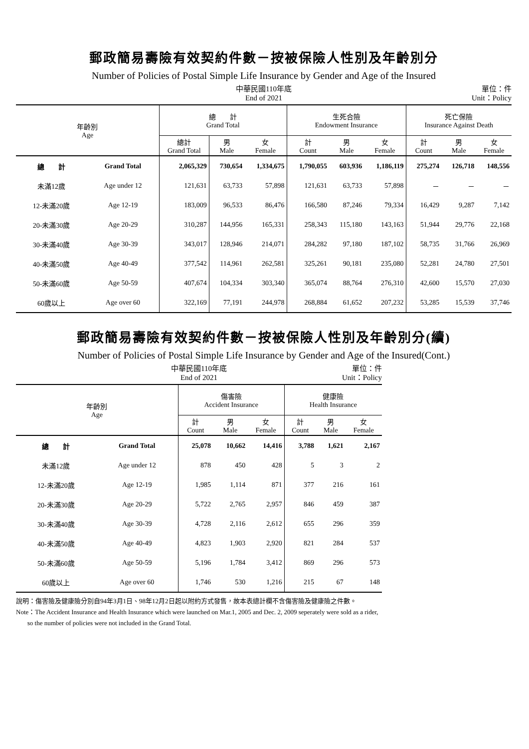郵政簡易壽險有效契約件數－按被保險人性別及年齡別分
Number of Policies of Postal Simple Life Insurance by Gender and Age of the Insured
中華民國110年底
End of 2021 單位：件
Unit：Policy
| 年齡別 Age | | 總 計 Grand Total | | | 生死合險 Endowment Insurance | | | 死亡保險 Insurance Against Death | | |
| --- | --- | --- | --- | --- | --- | --- | --- | --- | --- | --- |
| | | 總計 Grand Total | 男 Male | 女 Female | 計 Count | 男 Male | 女 Female | 計 Count | 男 Male | 女 Female |
| 總 計 | Grand Total | 2,065,329 | 730,654 | 1,334,675 | 1,790,055 | 603,936 | 1,186,119 | 275,274 | 126,718 | 148,556 |
| 未滿12歲 | Age under 12 | 121,631 | 63,733 | 57,898 | 121,631 | 63,733 | 57,898 | － | － | － |
| 12-未滿20歲 | Age 12-19 | 183,009 | 96,533 | 86,476 | 166,580 | 87,246 | 79,334 | 16,429 | 9,287 | 7,142 |
| 20-未滿30歲 | Age 20-29 | 310,287 | 144,956 | 165,331 | 258,343 | 115,180 | 143,163 | 51,944 | 29,776 | 22,168 |
| 30-未滿40歲 | Age 30-39 | 343,017 | 128,946 | 214,071 | 284,282 | 97,180 | 187,102 | 58,735 | 31,766 | 26,969 |
| 40-未滿50歲 | Age 40-49 | 377,542 | 114,961 | 262,581 | 325,261 | 90,181 | 235,080 | 52,281 | 24,780 | 27,501 |
| 50-未滿60歲 | Age 50-59 | 407,674 | 104,334 | 303,340 | 365,074 | 88,764 | 276,310 | 42,600 | 15,570 | 27,030 |
| 60歲以上 | Age over 60 | 322,169 | 77,191 | 244,978 | 268,884 | 61,652 | 207,232 | 53,285 | 15,539 | 37,746 |
郵政簡易壽險有效契約件數－按被保險人性別及年齡別分(續)
Number of Policies of Postal Simple Life Insurance by Gender and Age of the Insured(Cont.)
中華民國110年底
End of 2021 單位：件
Unit：Policy
| 年齡別 Age | | 傷害險 Accident Insurance | | | 健康險 Health Insurance | | |
| --- | --- | --- | --- | --- | --- | --- | --- |
| | | 計 Count | 男 Male | 女 Female | 計 Count | 男 Male | 女 Female |
| 總 計 | Grand Total | 25,078 | 10,662 | 14,416 | 3,788 | 1,621 | 2,167 |
| 未滿12歲 | Age under 12 | 878 | 450 | 428 | 5 | 3 | 2 |
| 12-未滿20歲 | Age 12-19 | 1,985 | 1,114 | 871 | 377 | 216 | 161 |
| 20-未滿30歲 | Age 20-29 | 5,722 | 2,765 | 2,957 | 846 | 459 | 387 |
| 30-未滿40歲 | Age 30-39 | 4,728 | 2,116 | 2,612 | 655 | 296 | 359 |
| 40-未滿50歲 | Age 40-49 | 4,823 | 1,903 | 2,920 | 821 | 284 | 537 |
| 50-未滿60歲 | Age 50-59 | 5,196 | 1,784 | 3,412 | 869 | 296 | 573 |
| 60歲以上 | Age over 60 | 1,746 | 530 | 1,216 | 215 | 67 | 148 |
說明：傷害險及健康險分別自94年3月1日、98年12月2日起以附約方式發售，故本表總計欄不含傷害險及健康險之件數。
Note：The Accident Insurance and Health Insurance which were launched on Mar.1, 2005 and Dec. 2, 2009 seperately were sold as a rider,
so the number of policies were not included in the Grand Total.